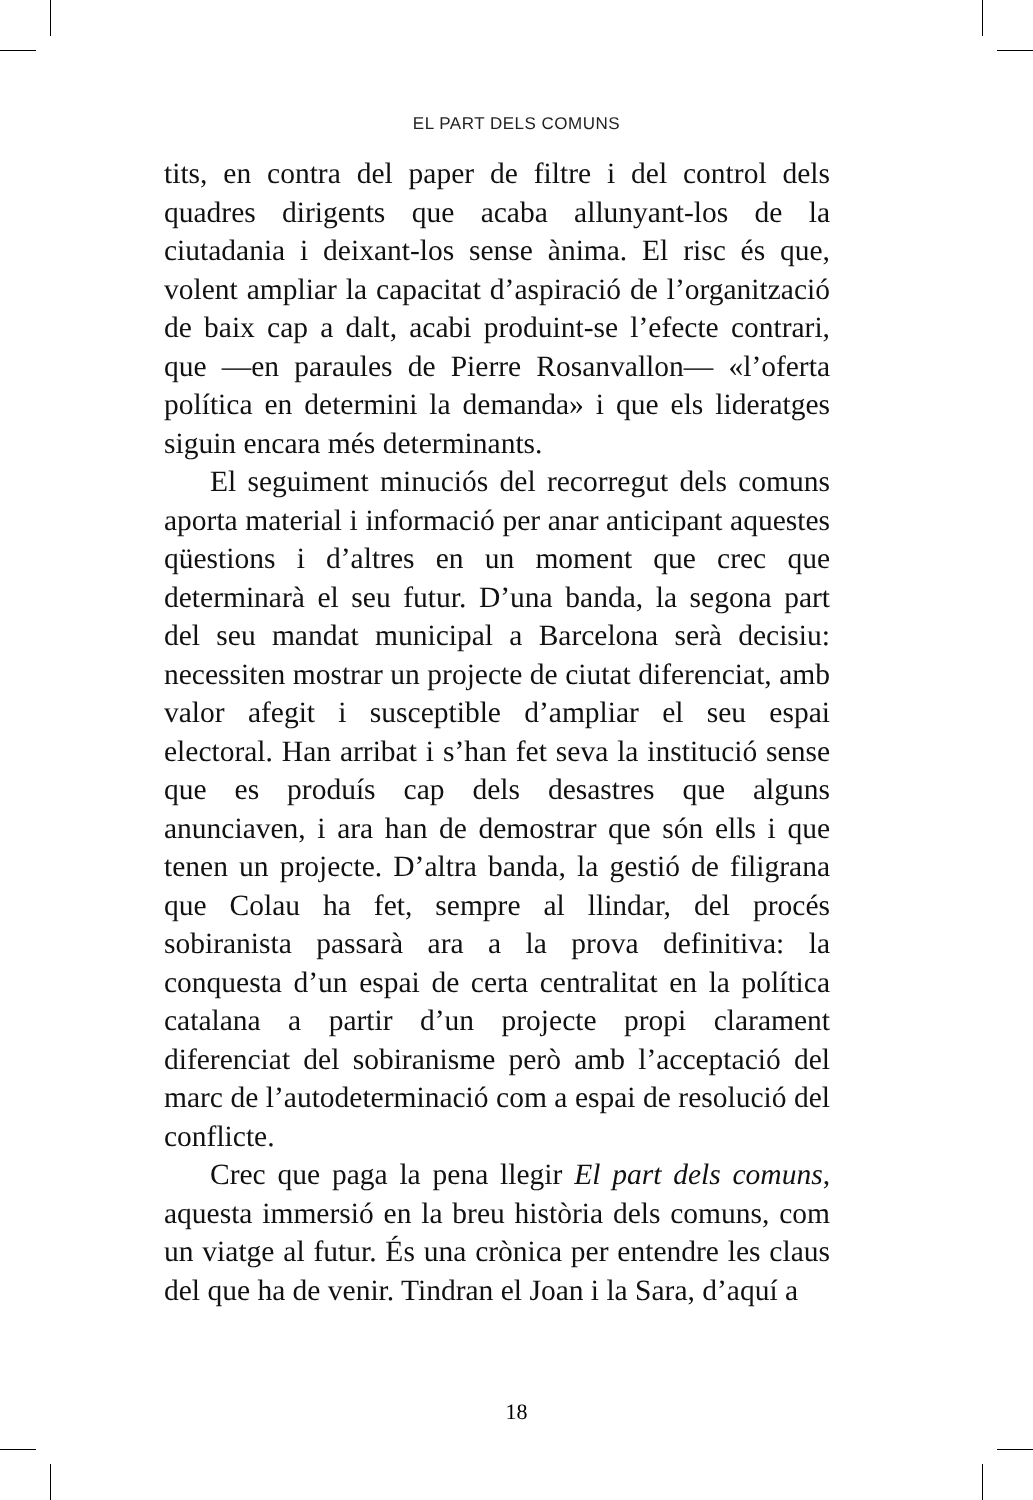EL PART DELS COMUNS
tits, en contra del paper de filtre i del control dels quadres dirigents que acaba allunyant-los de la ciutadania i deixant-los sense ànima. El risc és que, volent ampliar la capacitat d’aspiració de l’organització de baix cap a dalt, acabi produint-se l’efecte contrari, que —en paraules de Pierre Rosanvallon— «l’oferta política en determini la demanda» i que els lideratges siguin encara més determinants.
El seguiment minuciós del recorregut dels comuns aporta material i informació per anar anticipant aquestes qüestions i d’altres en un moment que crec que determinarà el seu futur. D’una banda, la segona part del seu mandat municipal a Barcelona serà decisiu: necessiten mostrar un projecte de ciutat diferenciat, amb valor afegit i susceptible d’ampliar el seu espai electoral. Han arribat i s’han fet seva la institució sense que es produís cap dels desastres que alguns anunciaven, i ara han de demostrar que són ells i que tenen un projecte. D’altra banda, la gestió de filigrana que Colau ha fet, sempre al llindar, del procés sobiranista passarà ara a la prova definitiva: la conquesta d’un espai de certa centralitat en la política catalana a partir d’un projecte propi clarament diferenciat del sobiranisme però amb l’acceptació del marc de l’autodeterminació com a espai de resolució del conflicte.
Crec que paga la pena llegir El part dels comuns, aquesta immersió en la breu història dels comuns, com un viatge al futur. És una crònica per entendre les claus del que ha de venir. Tindran el Joan i la Sara, d’aquí a
18